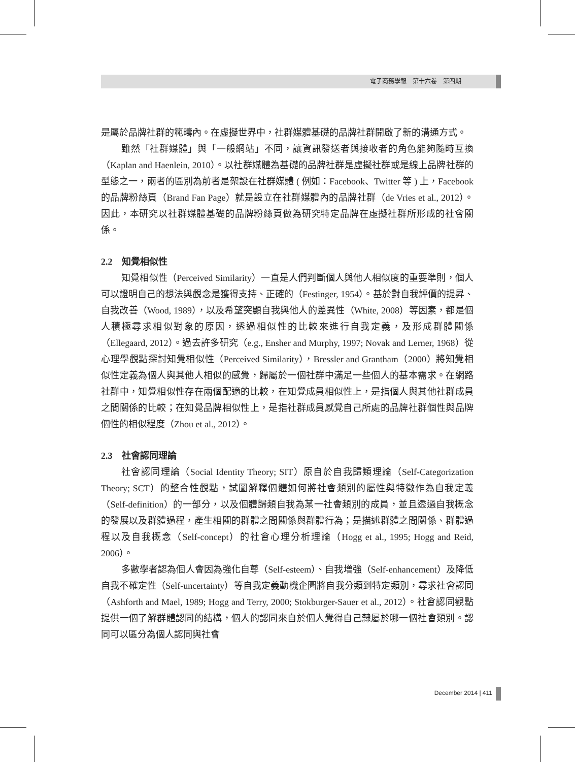電子商務學報　第十六卷　第四期
是屬於品牌社群的範疇內。在虛擬世界中，社群媒體基礎的品牌社群開啟了新的溝通方式。
雖然「社群媒體」與「一般網站」不同，讓資訊發送者與接收者的角色能夠隨時互換（Kaplan and Haenlein, 2010）。以社群媒體為基礎的品牌社群是虛擬社群或是線上品牌社群的型態之一，兩者的區別為前者是架設在社群媒體 ( 例如：Facebook、Twitter 等 ) 上，Facebook 的品牌粉絲頁（Brand Fan Page）就是設立在社群媒體內的品牌社群（de Vries et al., 2012）。因此，本研究以社群媒體基礎的品牌粉絲頁做為研究特定品牌在虛擬社群所形成的社會關係。
2.2　知覺相似性
知覺相似性（Perceived Similarity）一直是人們判斷個人與他人相似度的重要準則，個人可以證明自己的想法與觀念是獲得支持、正確的（Festinger, 1954）。基於對自我評價的提昇、自我改善（Wood, 1989），以及希望突顯自我與他人的差異性（White, 2008）等因素，都是個人積極尋求相似對象的原因，透過相似性的比較來進行自我定義，及形成群體關係（Ellegaard, 2012）。過去許多研究（e.g., Ensher and Murphy, 1997; Novak and Lerner, 1968）從心理學觀點探討知覺相似性（Perceived Similarity），Bressler and Grantham（2000）將知覺相似性定義為個人與其他人相似的感覺，歸屬於一個社群中滿足一些個人的基本需求。在網路社群中，知覺相似性存在兩個配適的比較，在知覺成員相似性上，是指個人與其他社群成員之間關係的比較；在知覺品牌相似性上，是指社群成員感覺自己所處的品牌社群個性與品牌個性的相似程度（Zhou et al., 2012）。
2.3　社會認同理論
社會認同理論（Social Identity Theory; SIT）原自於自我歸類理論（Self-Categorization Theory; SCT）的整合性觀點，試圖解釋個體如何將社會類別的屬性與特徵作為自我定義（Self-definition）的一部分，以及個體歸類自我為某一社會類別的成員，並且透過自我概念的發展以及群體過程，產生相關的群體之間關係與群體行為；是描述群體之間關係、群體過程以及自我概念（Self-concept）的社會心理分析理論（Hogg et al., 1995; Hogg and Reid, 2006）。
多數學者認為個人會因為強化自尊（Self-esteem）、自我增強（Self-enhancement）及降低自我不確定性（Self-uncertainty）等自我定義動機企圖將自我分類到特定類別，尋求社會認同（Ashforth and Mael, 1989; Hogg and Terry, 2000; Stokburger-Sauer et al., 2012）。社會認同觀點提供一個了解群體認同的結構，個人的認同來自於個人覺得自己隸屬於哪一個社會類別。認同可以區分為個人認同與社會
December 2014 | 411